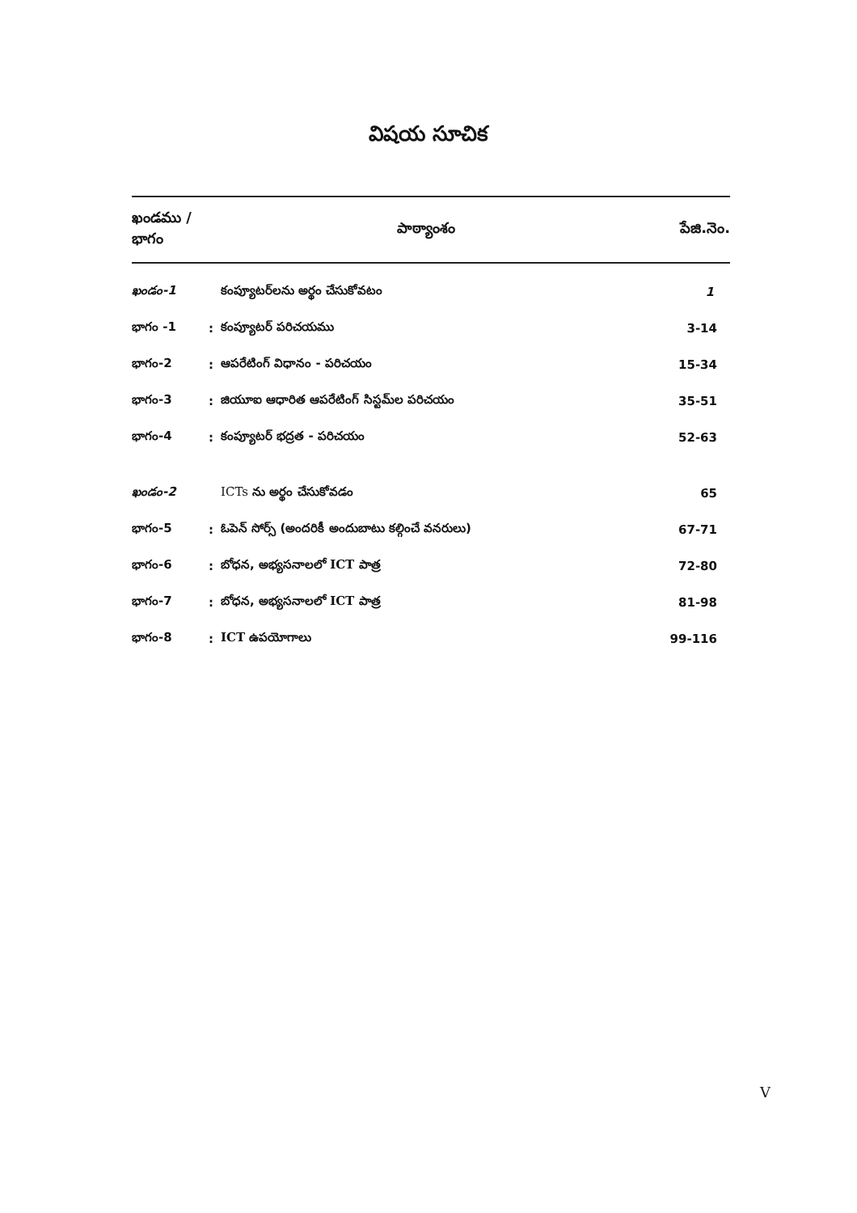విషయ సూచిక
| ఖండము / భాగం | | పాఠ్యాంశం | పేజి.నెం. |
| --- | --- | --- | --- |
| ఖండం-1 | | కంప్యూటర్‌లను అర్థం చేసుకోవటం | 1 |
| భాగం -1 | : | కంప్యూటర్ పరిచయము | 3-14 |
| భాగం-2 | : | ఆపరేటింగ్ విధానం - పరిచయం | 15-34 |
| భాగం-3 | : | జియూఐ ఆధారిత ఆపరేటింగ్ సిస్టమ్‌ల పరిచయం | 35-51 |
| భాగం-4 | : | కంప్యూటర్ భద్రత - పరిచయం | 52-63 |
| ఖండం-2 | | ICTs ను అర్థం చేసుకోవడం | 65 |
| భాగం-5 | : | ఓపెన్ సోర్స్ (అందరికీ అందుబాటు కల్గించే వనరులు) | 67-71 |
| భాగం-6 | : | బోధన, అభ్యసనాలలో ICT పాత్ర | 72-80 |
| భాగం-7 | : | బోధన, అభ్యసనాలలో ICT పాత్ర | 81-98 |
| భాగం-8 | : | ICT ఉపయోగాలు | 99-116 |
V